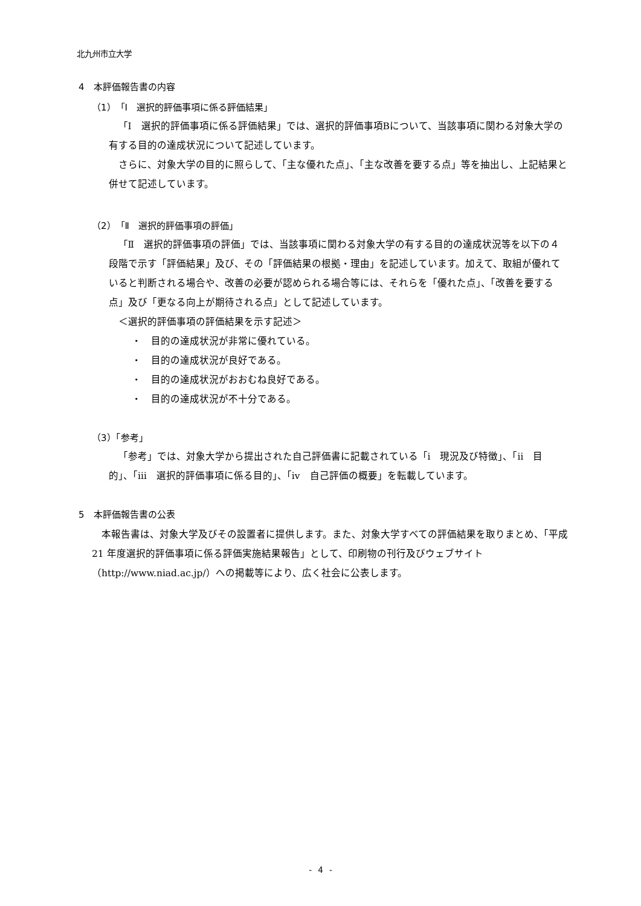北九州市立大学
4　本評価報告書の内容
（1）「Ⅰ　選択的評価事項に係る評価結果」
「Ⅰ　選択的評価事項に係る評価結果」では、選択的評価事項Bについて、当該事項に関わる対象大学の有する目的の達成状況について記述しています。
さらに、対象大学の目的に照らして、「主な優れた点」、「主な改善を要する点」等を抽出し、上記結果と併せて記述しています。
（2）「Ⅱ　選択的評価事項の評価」
「Ⅱ　選択的評価事項の評価」では、当該事項に関わる対象大学の有する目的の達成状況等を以下の４段階で示す「評価結果」及び、その「評価結果の根拠・理由」を記述しています。加えて、取組が優れていると判断される場合や、改善の必要が認められる場合等には、それらを「優れた点」、「改善を要する点」及び「更なる向上が期待される点」として記述しています。
＜選択的評価事項の評価結果を示す記述＞
・　目的の達成状況が非常に優れている。
・　目的の達成状況が良好である。
・　目的の達成状況がおおむね良好である。
・　目的の達成状況が不十分である。
（3）「参考」
「参考」では、対象大学から提出された自己評価書に記載されている「ⅰ　現況及び特徴」、「ⅱ　目的」、「ⅲ　選択的評価事項に係る目的」、「ⅳ　自己評価の概要」を転載しています。
5　本評価報告書の公表
本報告書は、対象大学及びその設置者に提供します。また、対象大学すべての評価結果を取りまとめ、「平成 21 年度選択的評価事項に係る評価実施結果報告」として、印刷物の刊行及びウェブサイト（http://www.niad.ac.jp/）への掲載等により、広く社会に公表します。
- 4 -